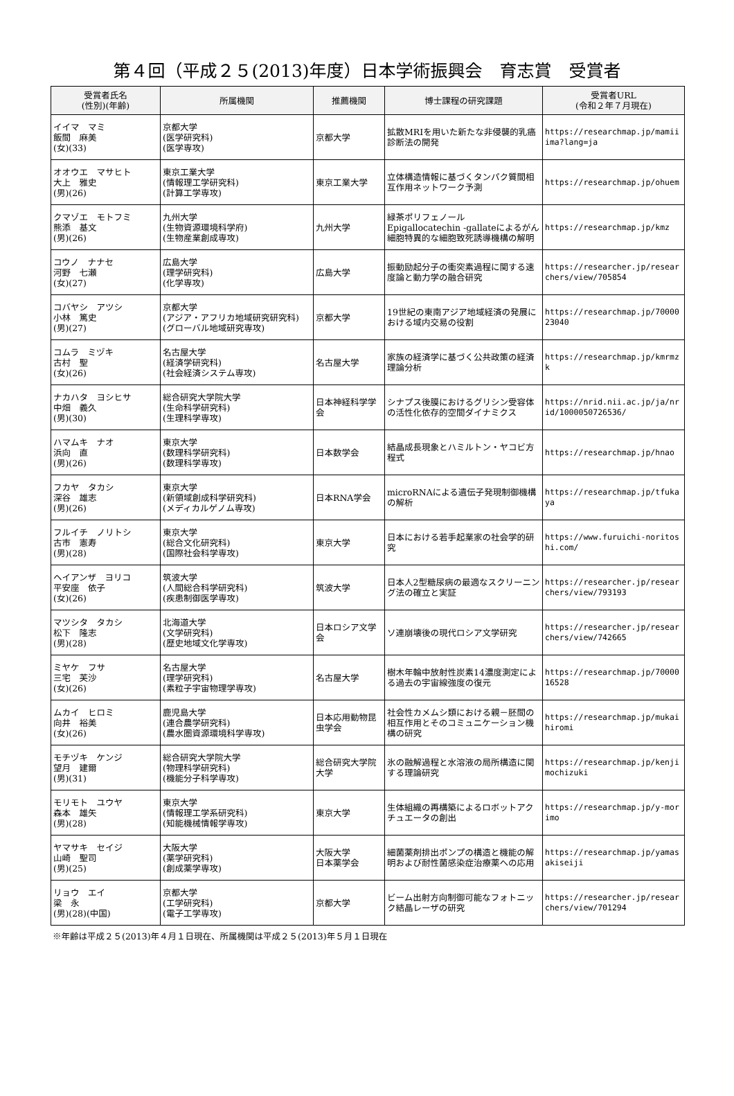第４回（平成２５(2013)年度）日本学術振興会　育志賞　受賞者
| 受賞者氏名 (性別)(年齢) | 所属機関 | 推薦機関 | 博士課程の研究課題 | 受賞者URL (令和２年７月現在) |
| --- | --- | --- | --- | --- |
| イイマ マミ 飯間 麻美 (女)(33) | 京都大学 (医学研究科) (医学専攻) | 京都大学 | 拡散MRIを用いた新たな非侵襲的乳癌診断法の開発 | https://researchmap.jp/mamiiima?lang=ja |
| オオウエ マサヒト 大上 雅史 (男)(26) | 東京工業大学 (情報理工学研究科) (計算工学専攻) | 東京工業大学 | 立体構造情報に基づくタンパク質間相互作用ネットワーク予測 | https://researchmap.jp/ohuem |
| クマゾエ モトフミ 熊添 基文 (男)(26) | 九州大学 (生物資源環境科学府) (生物産業創成専攻) | 九州大学 | 緑茶ポリフェノール Epigallocatechin -gallateによるがん細胞特異的な細胞致死誘導機構の解明 | https://researchmap.jp/kmz |
| コウノ ナナセ 河野 七瀬 (女)(27) | 広島大学 (理学研究科) (化学専攻) | 広島大学 | 振動励起分子の衝突素過程に関する速度論と動力学の融合研究 | https://researcher.jp/researchers/view/705854 |
| コバヤシ アツシ 小林 篤史 (男)(27) | 京都大学 (アジア・アフリカ地域研究研究科) (グローバル地域研究専攻) | 京都大学 | 19世紀の東南アジア地域経済の発展における域内交易の役割 | https://researchmap.jp/7000023040 |
| コムラ ミヅキ 古村 聖 (女)(26) | 名古屋大学 (経済学研究科) (社会経済システム専攻) | 名古屋大学 | 家族の経済学に基づく公共政策の経済理論分析 | https://researchmap.jp/kmrmzk |
| ナカハタ ヨシヒサ 中畑 義久 (男)(30) | 総合研究大学院大学 (生命科学研究科) (生理科学専攻) | 日本神経科学学会 | シナプス後膜におけるグリシン受容体の活性化依存的空間ダイナミクス | https://nrid.nii.ac.jp/ja/nrid/1000050726536/ |
| ハマムキ ナオ 浜向 直 (男)(26) | 東京大学 (数理科学研究科) (数理科学専攻) | 日本数学会 | 結晶成長現象とハミルトン・ヤコビ方程式 | https://researchmap.jp/hnao |
| フカヤ タカシ 深谷 雄志 (男)(26) | 東京大学 (新領域創成科学研究科) (メディカルゲノム専攻) | 日本RNA学会 | microRNAによる遺伝子発現制御機構の解析 | https://researchmap.jp/tfukaya |
| フルイチ ノリトシ 古市 憲寿 (男)(28) | 東京大学 (総合文化研究科) (国際社会科学専攻) | 東京大学 | 日本における若手起業家の社会学的研究 | https://www.furuichi-noritoshi.com/ |
| ヘイアンザ ヨリコ 平安座 依子 (女)(26) | 筑波大学 (人間総合科学研究科) (疾患制御医学専攻) | 筑波大学 | 日本人2型糖尿病の最適なスクリーニング法の確立と実証 | https://researcher.jp/researchers/view/793193 |
| マツシタ タカシ 松下 隆志 (男)(28) | 北海道大学 (文学研究科) (歴史地域文化学専攻) | 日本ロシア文学会 | ソ連崩壊後の現代ロシア文学研究 | https://researcher.jp/researchers/view/742665 |
| ミヤケ フサ 三宅 芙沙 (女)(26) | 名古屋大学 (理学研究科) (素粒子宇宙物理学専攻) | 名古屋大学 | 樹木年輪中放射性炭素14濃度測定による過去の宇宙線強度の復元 | https://researchmap.jp/7000016528 |
| ムカイ ヒロミ 向井 裕美 (女)(26) | 鹿児島大学 (連合農学研究科) (農水圏資源環境科学専攻) | 日本応用動物昆虫学会 | 社会性カメムシ類における親－胚間の相互作用とそのコミュニケーション機構の研究 | https://researchmap.jp/mukaihiromi |
| モチヅキ ケンジ 望月 建爾 (男)(31) | 総合研究大学院大学 (物理科学研究科) (機能分子科学専攻) | 総合研究大学院大学 | 氷の融解過程と水溶液の局所構造に関する理論研究 | https://researchmap.jp/kenjimochizuki |
| モリモト ユウヤ 森本 雄矢 (男)(28) | 東京大学 (情報理工学系研究科) (知能機械情報学専攻) | 東京大学 | 生体組織の再構築によるロボットアクチュエータの創出 | https://researchmap.jp/y-morimo |
| ヤマサキ セイジ 山崎 聖司 (男)(25) | 大阪大学 (薬学研究科) (創成薬学専攻) | 大阪大学 日本薬学会 | 細菌薬剤排出ポンプの構造と機能の解明および耐性菌感染症治療薬への応用 | https://researchmap.jp/yamasakiseiji |
| リョウ エイ 梁 永 (男)(28)(中国) | 京都大学 (工学研究科) (電子工学専攻) | 京都大学 | ビーム出射方向制御可能なフォトニック結晶レーザの研究 | https://researcher.jp/researchers/view/701294 |
※年齢は平成２５(2013)年４月１日現在、所属機関は平成２５(2013)年５月１日現在